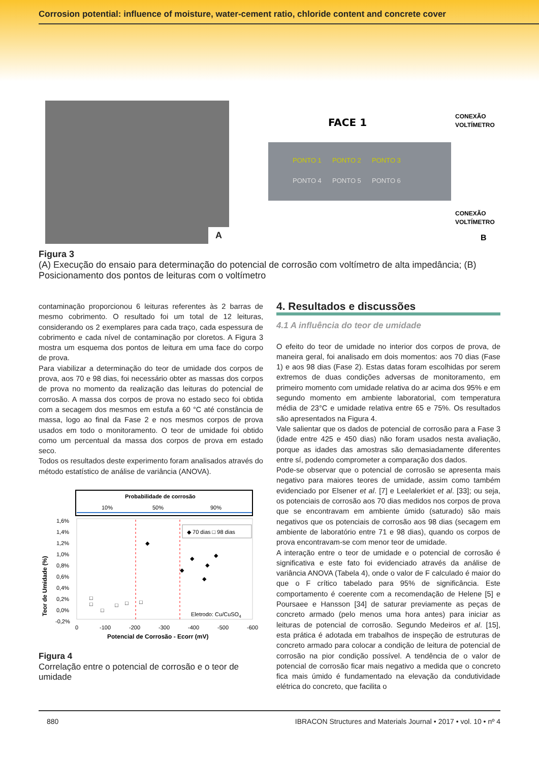Corrosion potential: influence of moisture, water-cement ratio, chloride content and concrete cover
A
FACE 1
PONTO 1
PONTO 2
PONTO 3
PONTO 4
PONTO 5
PONTO 6
CONEXÃO
VOLTÍMETRO
CONEXÃO
VOLTÍMETRO
B
Figura 3
(A) Execução do ensaio para determinação do potencial de corrosão com voltímetro de alta impedância; (B) Posicionamento dos pontos de leituras com o voltímetro
contaminação proporcionou 6 leituras referentes às 2 barras de mesmo cobrimento. O resultado foi um total de 12 leituras, considerando os 2 exemplares para cada traço, cada espessura de cobrimento e cada nível de contaminação por cloretos. A Figura 3 mostra um esquema dos pontos de leitura em uma face do corpo de prova.
Para viabilizar a determinação do teor de umidade dos corpos de prova, aos 70 e 98 dias, foi necessário obter as massas dos corpos de prova no momento da realização das leituras do potencial de corrosão. A massa dos corpos de prova no estado seco foi obtida com a secagem dos mesmos em estufa a 60 °C até constância de massa, logo ao final da Fase 2 e nos mesmos corpos de prova usados em todo o monitoramento. O teor de umidade foi obtido como um percentual da massa dos corpos de prova em estado seco.
Todos os resultados deste experimento foram analisados através do método estatístico de análise de variância (ANOVA).
Probabilidade de corrosão
10%
50%
90%
1,6%
1,4%
1,2%
1,0%
0,8%
0,6%
0,4%
0,2%
0,0%
-0,2%
◆ 70 dias □ 98 dias
Eletrodo: Cu/CuSO4
◆
◆
◆
◆
◆
◆
□
□
□
□
□
□
0
-100
-200
-300
-400
-500
-600
Potencial de Corrosão - Ecorr (mV)
Teor de Umidade (%)
Figura 4
Correlação entre o potencial de corrosão e o teor de umidade
4. Resultados e discussões
4.1 A influência do teor de umidade
O efeito do teor de umidade no interior dos corpos de prova, de maneira geral, foi analisado em dois momentos: aos 70 dias (Fase 1) e aos 98 dias (Fase 2). Estas datas foram escolhidas por serem extremos de duas condições adversas de monitoramento, em primeiro momento com umidade relativa do ar acima dos 95% e em segundo momento em ambiente laboratorial, com temperatura média de 23°C e umidade relativa entre 65 e 75%. Os resultados são apresentados na Figura 4.
Vale salientar que os dados de potencial de corrosão para a Fase 3 (idade entre 425 e 450 dias) não foram usados nesta avaliação, porque as idades das amostras são demasiadamente diferentes entre sí, podendo comprometer a comparação dos dados.
Pode-se observar que o potencial de corrosão se apresenta mais negativo para maiores teores de umidade, assim como também evidenciado por Elsener et al. [7] e Leelalerkiet et al. [33]; ou seja, os potenciais de corrosão aos 70 dias medidos nos corpos de prova que se encontravam em ambiente úmido (saturado) são mais negativos que os potenciais de corrosão aos 98 dias (secagem em ambiente de laboratório entre 71 e 98 dias), quando os corpos de prova encontravam-se com menor teor de umidade.
A interação entre o teor de umidade e o potencial de corrosão é significativa e este fato foi evidenciado através da análise de variância ANOVA (Tabela 4), onde o valor de F calculado é maior do que o F crítico tabelado para 95% de significância. Este comportamento é coerente com a recomendação de Helene [5] e Poursaee e Hansson [34] de saturar previamente as peças de concreto armado (pelo menos uma hora antes) para iniciar as leituras de potencial de corrosão. Segundo Medeiros et al. [15], esta prática é adotada em trabalhos de inspeção de estruturas de concreto armado para colocar a condição de leitura de potencial de corrosão na pior condição possível. A tendência de o valor de potencial de corrosão ficar mais negativo a medida que o concreto fica mais úmido é fundamentado na elevação da condutividade elétrica do concreto, que facilita o
880 IBRACON Structures and Materials Journal • 2017 • vol. 10 • nº 4